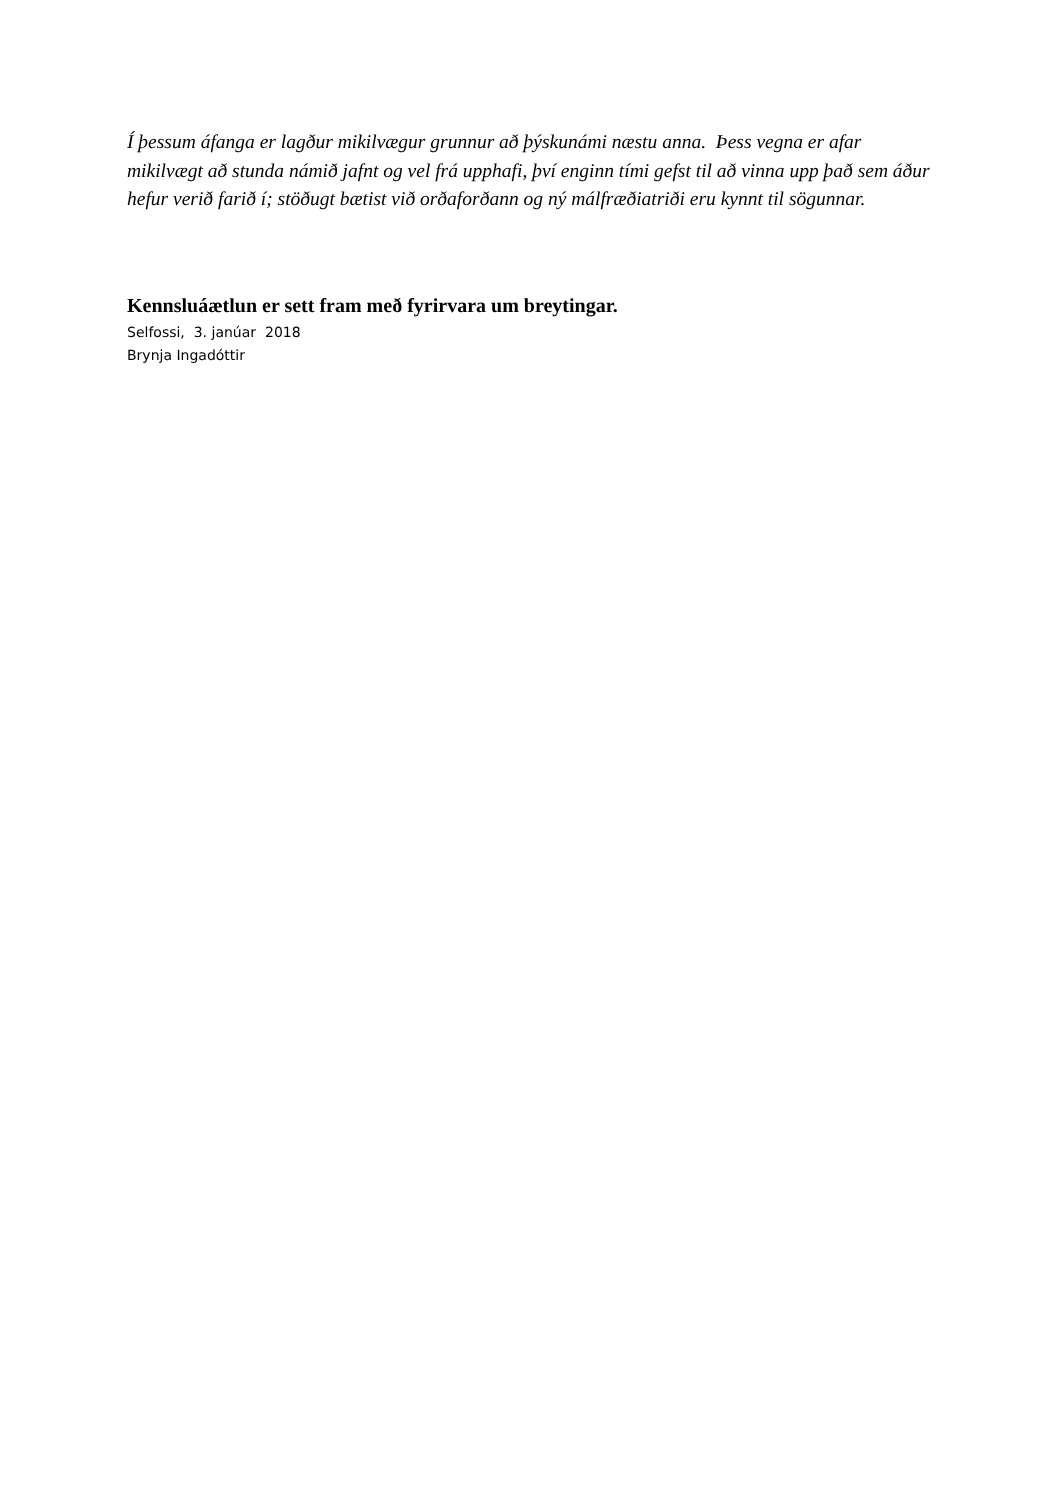Í þessum áfanga er lagður mikilvægur grunnur að þýskunámi næstu anna. Þess vegna er afar mikilvægt að stunda námið jafnt og vel frá upphafi, því enginn tími gefst til að vinna upp það sem áður hefur verið farið í; stöðugt bætist við orðaforðann og ný málfræðiatriði eru kynnt til sögunnar.
Kennsluáætlun er sett fram með fyrirvara um breytingar.
Selfossi, 3. janúar 2018
Brynja Ingadóttir